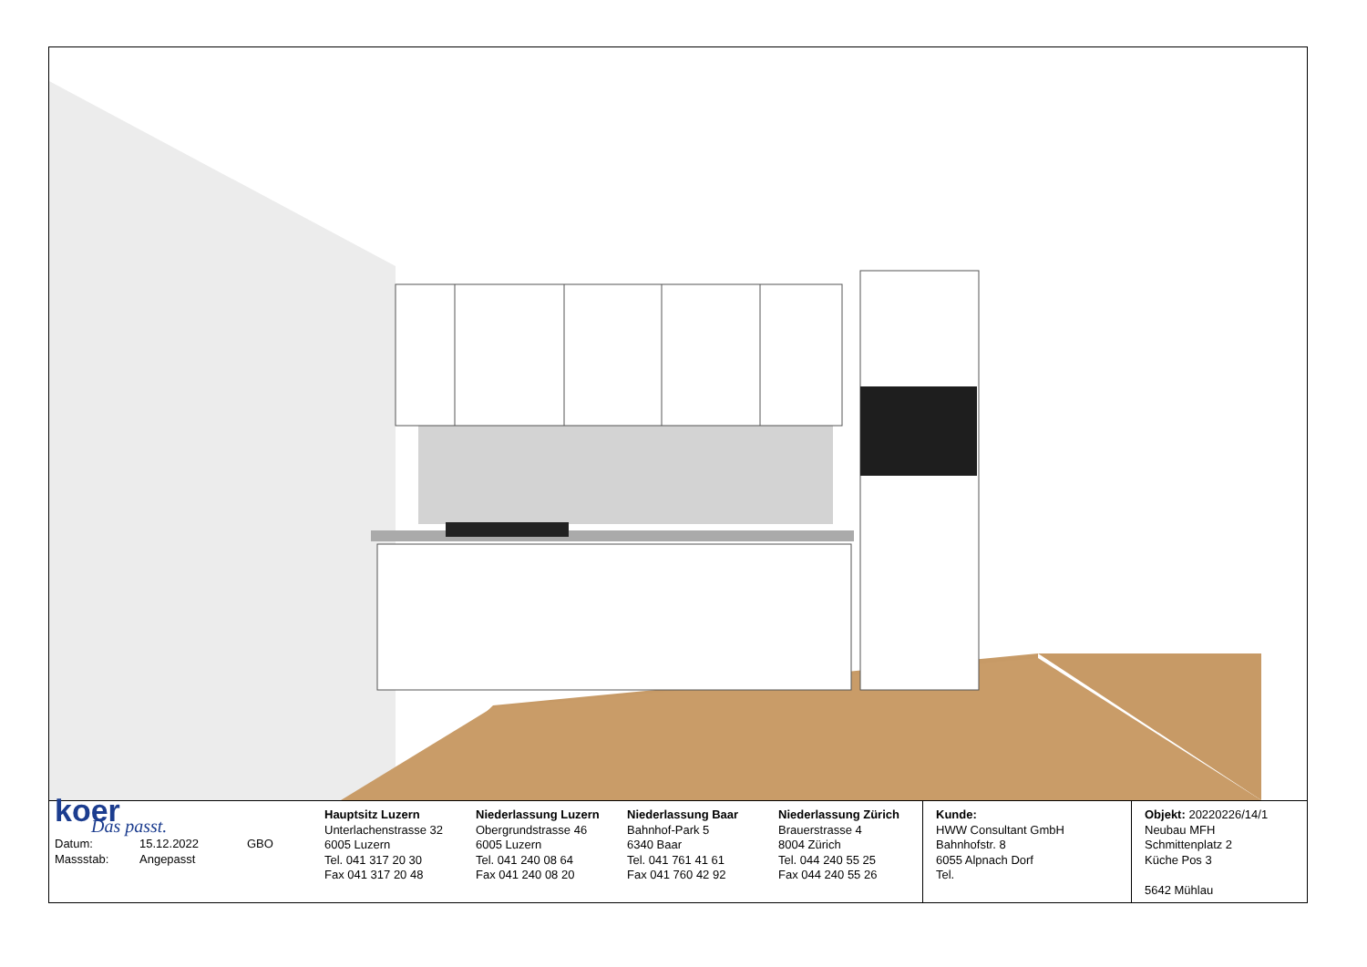koer
Das passt.
Datum: 15.12.2022 GBO
Massstab: Angepasst
Hauptsitz Luzern
Unterlachenstrasse 32
6005 Luzern
Tel. 041 317 20 30
Fax 041 317 20 48
Niederlassung Luzern
Obergrundstrasse 46
6005 Luzern
Tel. 041 240 08 64
Fax 041 240 08 20
Niederlassung Baar
Bahnhof-Park 5
6340 Baar
Tel. 041 761 41 61
Fax 041 760 42 92
Niederlassung Zürich
Brauerstrasse 4
8004 Zürich
Tel. 044 240 55 25
Fax 044 240 55 26
Kunde:
HWW Consultant GmbH
Bahnhofstr. 8
6055 Alpnach Dorf
Tel.
Objekt: 20220226/14/1
Neubau MFH
Schmittenplatz 2
Küche Pos 3
5642 Mühlau